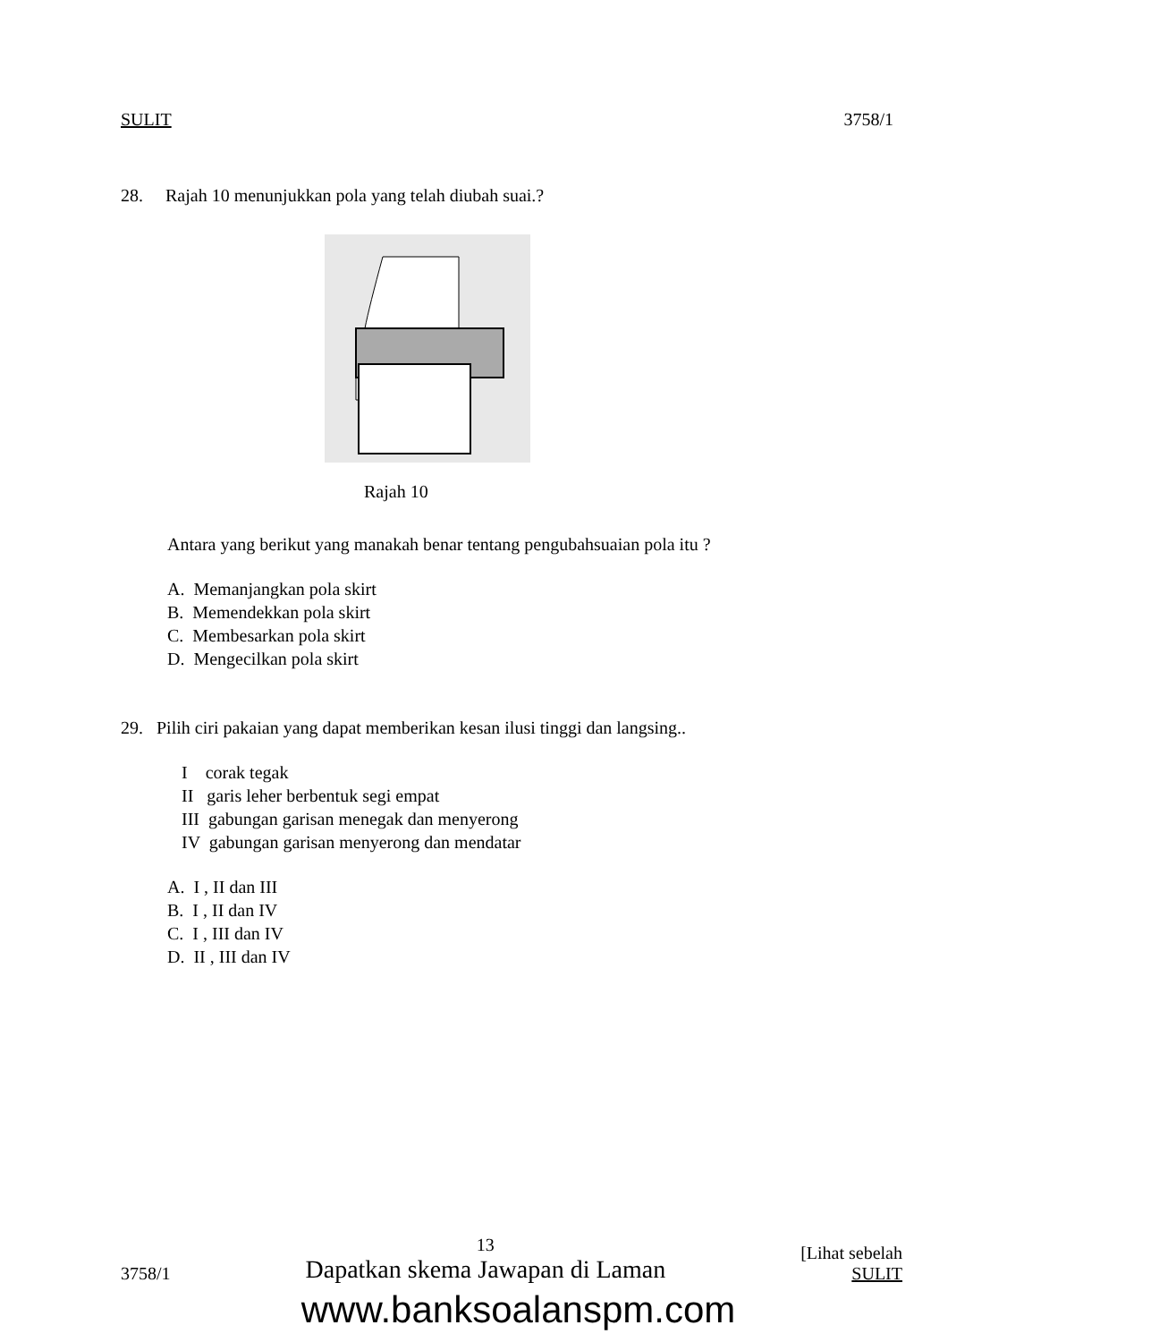SULIT 3758/1
28. Rajah 10 menunjukkan pola yang telah diubah suai.?
Rajah 10
Antara yang berikut yang manakah benar tentang pengubahsuaian pola itu ?
A. Memanjangkan pola skirt
B. Memendekkan pola skirt
C. Membesarkan pola skirt
D. Mengecilkan pola skirt
29. Pilih ciri pakaian yang dapat memberikan kesan ilusi tinggi dan langsing..
I corak tegak
II garis leher berbentuk segi empat
III gabungan garisan menegak dan menyerong
IV gabungan garisan menyerong dan mendatar
A. I , II dan III
B. I , II dan IV
C. I , III dan IV
D. II , III dan IV
3758/1 13
Dapatkan skema Jawapan di Laman [Lihat sebelah
SULIT
www.banksoalanspm.com